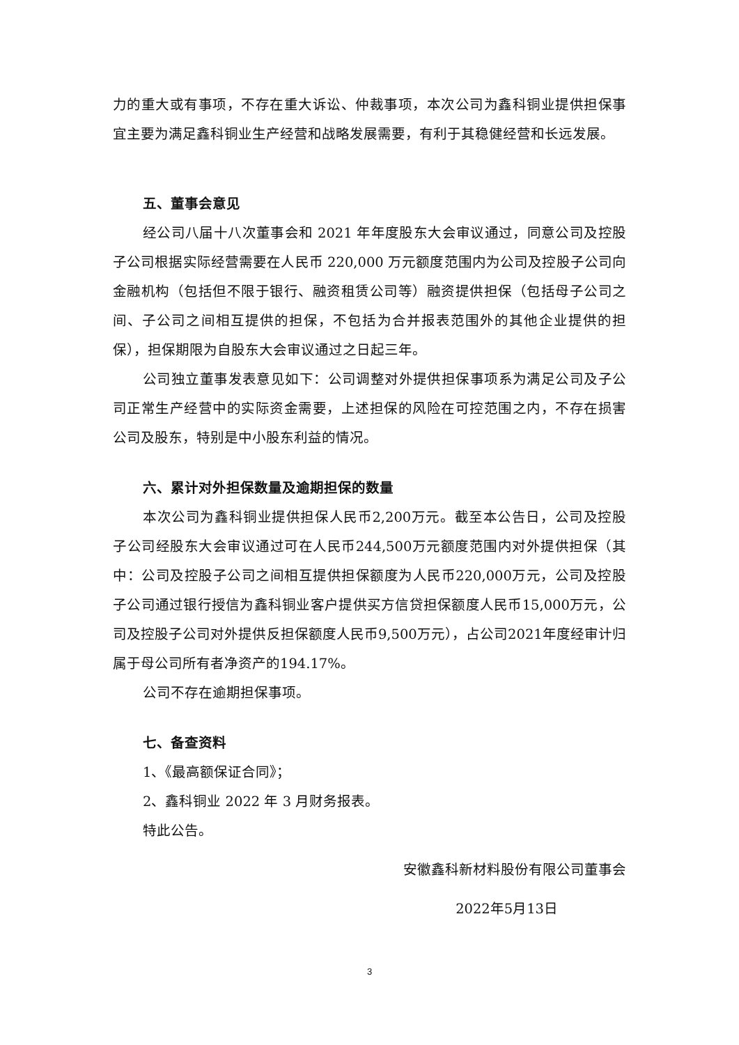力的重大或有事项，不存在重大诉讼、仲裁事项，本次公司为鑫科铜业提供担保事宜主要为满足鑫科铜业生产经营和战略发展需要，有利于其稳健经营和长远发展。
五、董事会意见
经公司八届十八次董事会和 2021 年年度股东大会审议通过，同意公司及控股子公司根据实际经营需要在人民币 220,000 万元额度范围内为公司及控股子公司向金融机构（包括但不限于银行、融资租赁公司等）融资提供担保（包括母子公司之间、子公司之间相互提供的担保，不包括为合并报表范围外的其他企业提供的担保），担保期限为自股东大会审议通过之日起三年。
公司独立董事发表意见如下：公司调整对外提供担保事项系为满足公司及子公司正常生产经营中的实际资金需要，上述担保的风险在可控范围之内，不存在损害公司及股东，特别是中小股东利益的情况。
六、累计对外担保数量及逾期担保的数量
本次公司为鑫科铜业提供担保人民币2,200万元。截至本公告日，公司及控股子公司经股东大会审议通过可在人民币244,500万元额度范围内对外提供担保（其中：公司及控股子公司之间相互提供担保额度为人民币220,000万元，公司及控股子公司通过银行授信为鑫科铜业客户提供买方信贷担保额度人民币15,000万元，公司及控股子公司对外提供反担保额度人民币9,500万元），占公司2021年度经审计归属于母公司所有者净资产的194.17%。
公司不存在逾期担保事项。
七、备查资料
1、《最高额保证合同》；
2、鑫科铜业 2022 年 3 月财务报表。
特此公告。
安徽鑫科新材料股份有限公司董事会
2022年5月13日
3